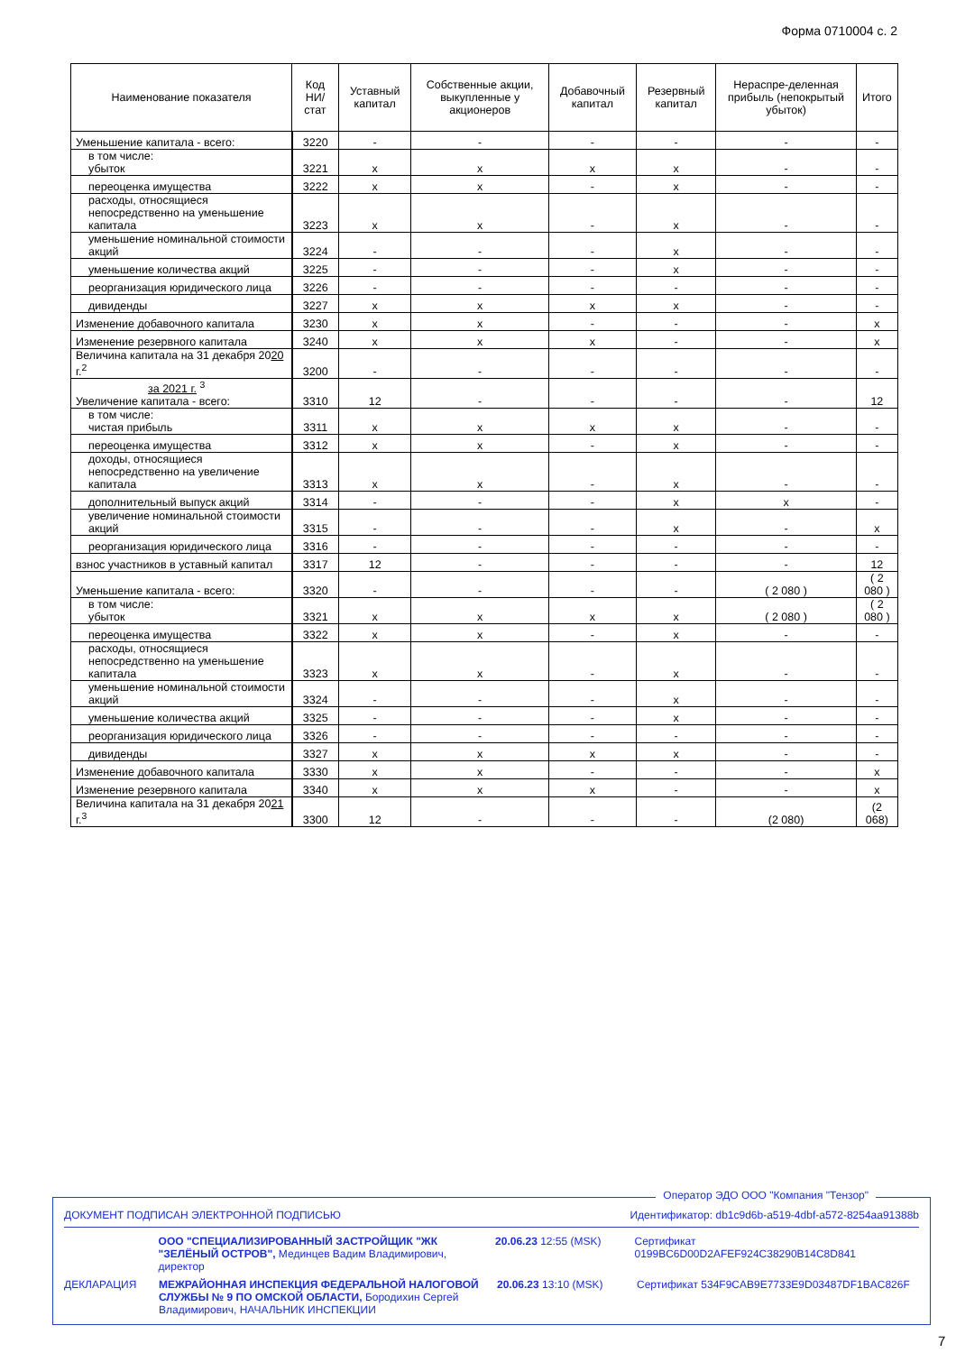Форма 0710004 с. 2
| Наименование показателя | Код НИ/ стат | Уставный капитал | Собственные акции, выкупленные у акционеров | Добавочный капитал | Резервный капитал | Нераспре-деленная прибыль (непокрытый убыток) | Итого |
| --- | --- | --- | --- | --- | --- | --- | --- |
| Уменьшение капитала - всего: | 3220 | - | - | - | - | - | - |
| в том числе: убыток | 3221 | x | x | x | x | - | - |
| переоценка имущества | 3222 | x | x | - | x | - | - |
| расходы, относящиеся непосредственно на уменьшение капитала | 3223 | x | x | - | x | - | - |
| уменьшение номинальной стоимости акций | 3224 | - | - | - | x | - | - |
| уменьшение количества акций | 3225 | - | - | - | x | - | - |
| реорганизация юридического лица | 3226 | - | - | - | - | - | - |
| дивиденды | 3227 | x | x | x | x | - | - |
| Изменение добавочного капитала | 3230 | x | x | - | - | - | x |
| Изменение резервного капитала | 3240 | x | x | x | - | - | x |
| Величина капитала на 31 декабря 20 20 г.<sup>2</sup> | 3200 | - | - | - | - | - | - |
| за 2021 г. <sup>3</sup> Увеличение капитала - всего: | 3310 | 12 | - | - | - | - | 12 |
| в том числе: чистая прибыль | 3311 | x | x | x | x | - | - |
| переоценка имущества | 3312 | x | x | - | x | - | - |
| доходы, относящиеся непосредственно на увеличение капитала | 3313 | x | x | - | x | - | - |
| дополнительный выпуск акций | 3314 | - | - | - | x | x | - |
| увеличение номинальной стоимости акций | 3315 | - | - | - | x | - | x |
| реорганизация юридического лица | 3316 | - | - | - | - | - | - |
| взнос участников в уставный капитал | 3317 | 12 | - | - | - | - | 12 |
| Уменьшение капитала - всего: | 3320 | - | - | - | - | ( 2 080 ) | ( 2 080 ) |
| в том числе: убыток | 3321 | x | x | x | x | ( 2 080 ) | ( 2 080 ) |
| переоценка имущества | 3322 | x | x | - | x | - | - |
| расходы, относящиеся непосредственно на уменьшение капитала | 3323 | x | x | - | x | - | - |
| уменьшение номинальной стоимости акций | 3324 | - | - | - | x | - | - |
| уменьшение количества акций | 3325 | - | - | - | x | - | - |
| реорганизация юридического лица | 3326 | - | - | - | - | - | - |
| дивиденды | 3327 | x | x | x | x | - | - |
| Изменение добавочного капитала | 3330 | x | x | - | - | - | x |
| Изменение резервного капитала | 3340 | x | x | x | - | - | x |
| Величина капитала на 31 декабря 20 21 г.<sup>3</sup> | 3300 | 12 | - | - | - | (2 080) | (2 068) |
Оператор ЭДО ООО "Компания "Тензор"
ДОКУМЕНТ ПОДПИСАН ЭЛЕКТРОННОЙ ПОДПИСЬЮ Идентификатор: db1c9d6b-a519-4dbf-a572-8254aa91388b
ООО "СПЕЦИАЛИЗИРОВАННЫЙ ЗАСТРОЙЩИК "ЖК "ЗЕЛЁНЫЙ ОСТРОВ", Мединцев Вадим Владимирович, директор 20.06.23 12:55 (MSK) Сертификат 0199BC6D00D2AFEF924C38290B14C8D841
ДЕКЛАРАЦИЯ МЕЖРАЙОННАЯ ИНСПЕКЦИЯ ФЕДЕРАЛЬНОЙ НАЛОГОВОЙ СЛУЖБЫ № 9 ПО ОМСКОЙ ОБЛАСТИ, Бородихин Сергей Владимирович, НАЧАЛЬНИК ИНСПЕКЦИИ 20.06.23 13:10 (MSK) Сертификат 534F9CAB9E7733E9D03487DF1BAC826F
7